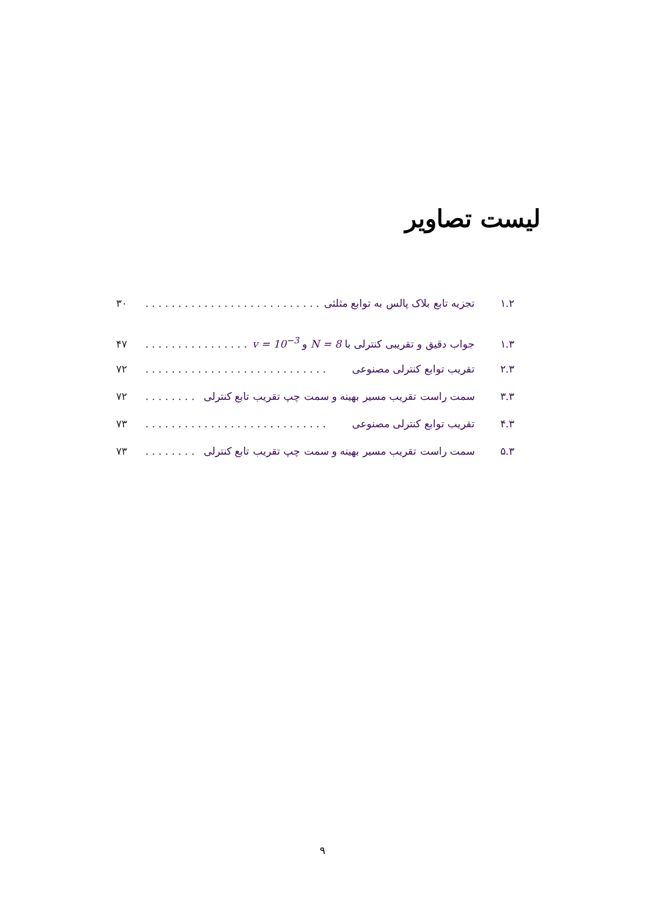لیست تصاویر
۱.۲ تجزیه تابع بلاک پالس به توابع مثلثی. . . . . . . . . . . . . . . . . . . . . . . . . . . . ۳۰
۱.۳ جواب دقیق و تقریبی کنترلی با N = 8 و v = 10<sup>−3</sup>. . . . . . . . . . . . . . . . ۴۷
۲.۳ تقریب توابع کنترلی مصنوعی. . . . . . . . . . . . . . . . . . . . . . . . . . . . ۷۲
۳.۳ سمت راست تقریب مسیر بهینه و سمت چپ تقریب تابع کنترلی. . . . . . . . . . . . ۷۲
۴.۳ تقریب توابع کنترلی مصنوعی. . . . . . . . . . . . . . . . . . . . . . . . . . . . ۷۳
۵.۳ سمت راست تقریب مسیر بهینه و سمت چپ تقریب تابع کنترلی. . . . . . . . . . . . ۷۳
۹